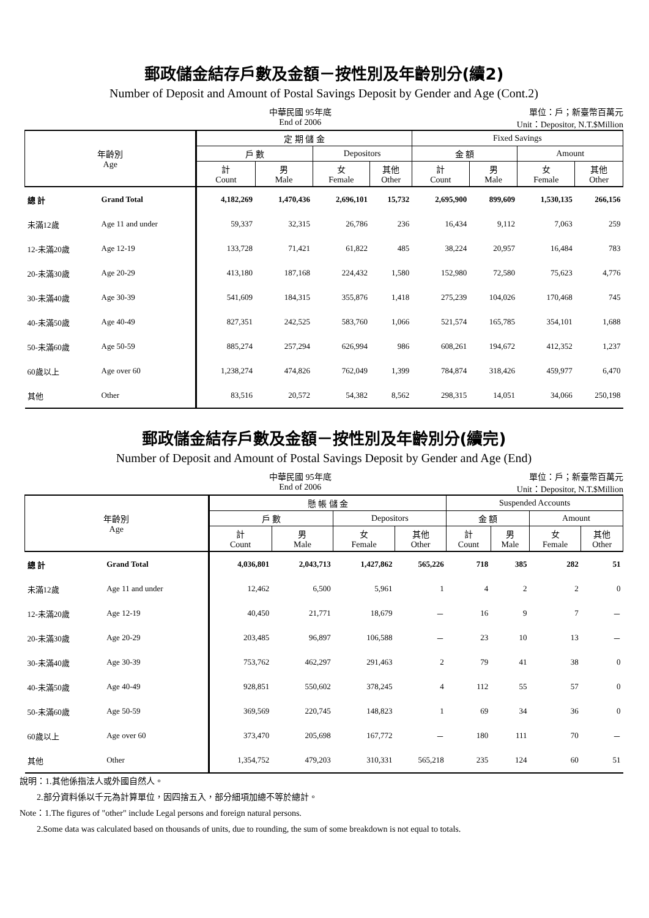郵政儲金結存戶數及金額－按性別及年齡別分(續2)
Number of Deposit and Amount of Postal Savings Deposit by Gender and Age (Cont.2)
中華民國 95年底
End of 2006
單位：戶；新臺幣百萬元
Unit：Depositor, N.T.$Million
| 年齡別 Age | | 定 期 儲 金 | | | | Fixed Savings | | | |
| --- | --- | --- | --- | --- | --- | --- | --- | --- | --- |
| | | 戶 數 | | Depositors | | 金 額 | | Amount | |
| | | 計 Count | 男 Male | 女 Female | 其他 Other | 計 Count | 男 Male | 女 Female | 其他 Other |
| 總 計 | Grand Total | 4,182,269 | 1,470,436 | 2,696,101 | 15,732 | 2,695,900 | 899,609 | 1,530,135 | 266,156 |
| 未滿12歲 | Age 11 and under | 59,337 | 32,315 | 26,786 | 236 | 16,434 | 9,112 | 7,063 | 259 |
| 12-未滿20歲 | Age 12-19 | 133,728 | 71,421 | 61,822 | 485 | 38,224 | 20,957 | 16,484 | 783 |
| 20-未滿30歲 | Age 20-29 | 413,180 | 187,168 | 224,432 | 1,580 | 152,980 | 72,580 | 75,623 | 4,776 |
| 30-未滿40歲 | Age 30-39 | 541,609 | 184,315 | 355,876 | 1,418 | 275,239 | 104,026 | 170,468 | 745 |
| 40-未滿50歲 | Age 40-49 | 827,351 | 242,525 | 583,760 | 1,066 | 521,574 | 165,785 | 354,101 | 1,688 |
| 50-未滿60歲 | Age 50-59 | 885,274 | 257,294 | 626,994 | 986 | 608,261 | 194,672 | 412,352 | 1,237 |
| 60歲以上 | Age over 60 | 1,238,274 | 474,826 | 762,049 | 1,399 | 784,874 | 318,426 | 459,977 | 6,470 |
| 其他 | Other | 83,516 | 20,572 | 54,382 | 8,562 | 298,315 | 14,051 | 34,066 | 250,198 |
郵政儲金結存戶數及金額－按性別及年齡別分(續完)
Number of Deposit and Amount of Postal Savings Deposit by Gender and Age (End)
中華民國 95年底
End of 2006
單位：戶；新臺幣百萬元
Unit：Depositor, N.T.$Million
| 年齡別 Age | | 懸 帳 儲 金 | | | | Suspended Accounts | | | |
| --- | --- | --- | --- | --- | --- | --- | --- | --- | --- |
| | | 戶 數 | | Depositors | | 金 額 | | Amount | |
| | | 計 Count | 男 Male | 女 Female | 其他 Other | 計 Count | 男 Male | 女 Female | 其他 Other |
| 總 計 | Grand Total | 4,036,801 | 2,043,713 | 1,427,862 | 565,226 | 718 | 385 | 282 | 51 |
| 未滿12歲 | Age 11 and under | 12,462 | 6,500 | 5,961 | 1 | 4 | 2 | 2 | 0 |
| 12-未滿20歲 | Age 12-19 | 40,450 | 21,771 | 18,679 | － | 16 | 9 | 7 | － |
| 20-未滿30歲 | Age 20-29 | 203,485 | 96,897 | 106,588 | － | 23 | 10 | 13 | － |
| 30-未滿40歲 | Age 30-39 | 753,762 | 462,297 | 291,463 | 2 | 79 | 41 | 38 | 0 |
| 40-未滿50歲 | Age 40-49 | 928,851 | 550,602 | 378,245 | 4 | 112 | 55 | 57 | 0 |
| 50-未滿60歲 | Age 50-59 | 369,569 | 220,745 | 148,823 | 1 | 69 | 34 | 36 | 0 |
| 60歲以上 | Age over 60 | 373,470 | 205,698 | 167,772 | － | 180 | 111 | 70 | － |
| 其他 | Other | 1,354,752 | 479,203 | 310,331 | 565,218 | 235 | 124 | 60 | 51 |
說明：1.其他係指法人或外國自然人。
  2.部分資料係以千元為計算單位，因四捨五入，部分細項加總不等於總計。
Note：1.The figures of "other" include Legal persons and foreign natural persons.
  2.Some data was calculated based on thousands of units, due to rounding, the sum of some breakdown is not equal to totals.